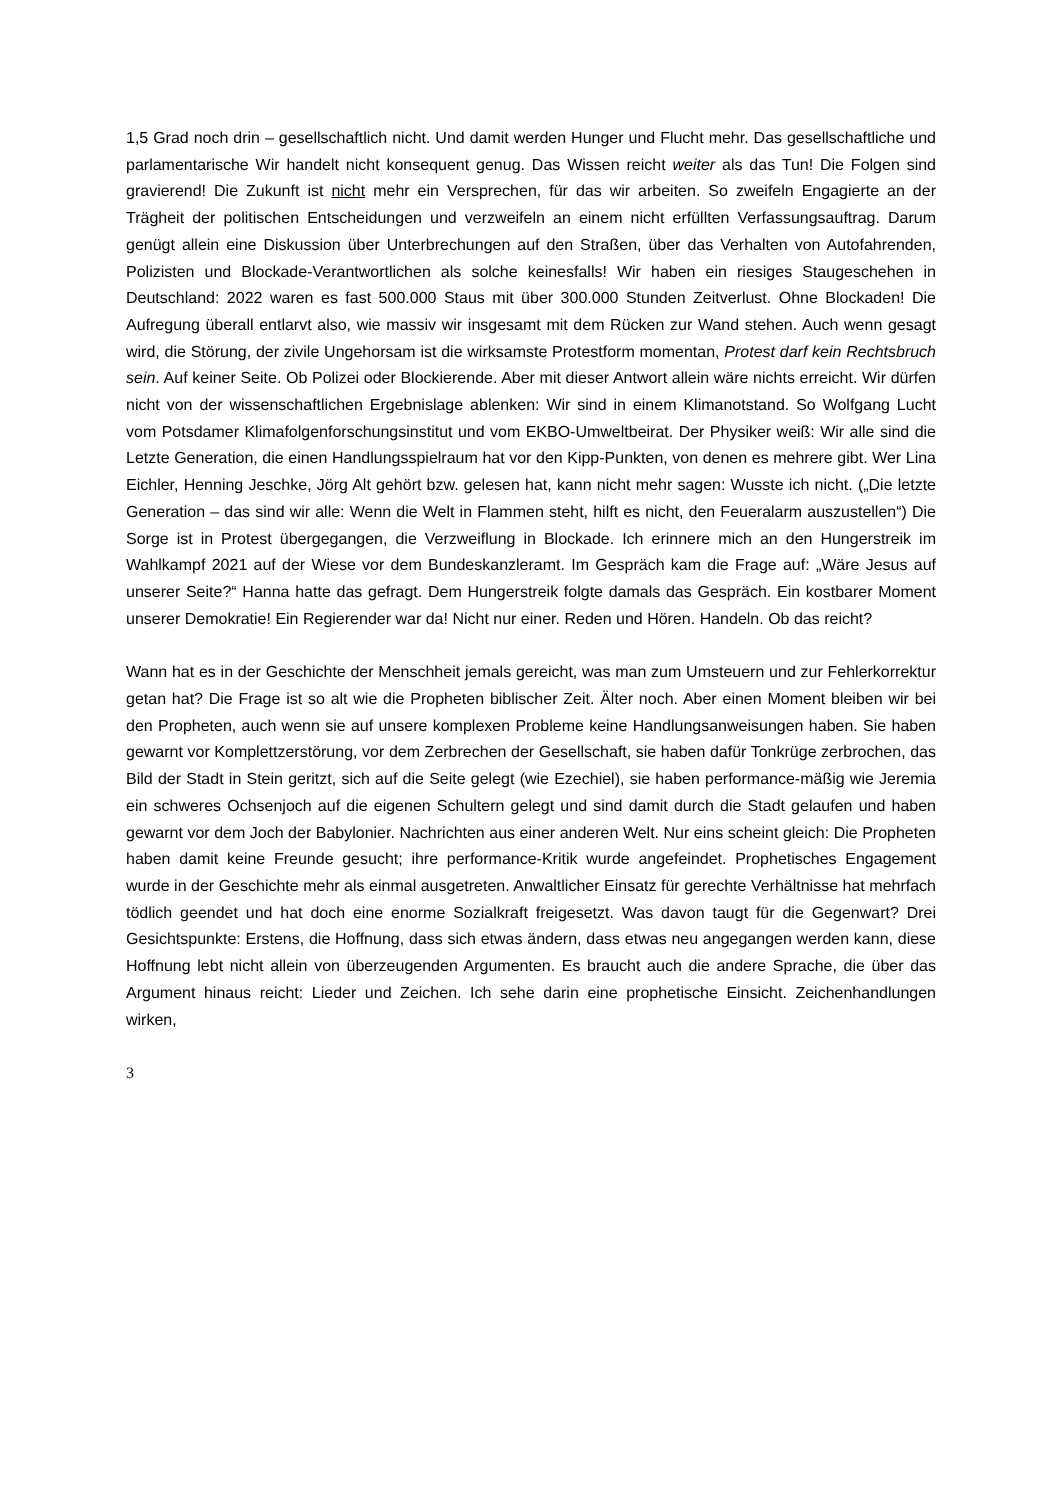1,5 Grad noch drin – gesellschaftlich nicht. Und damit werden Hunger und Flucht mehr. Das gesellschaftliche und parlamentarische Wir handelt nicht konsequent genug. Das Wissen reicht weiter als das Tun! Die Folgen sind gravierend! Die Zukunft ist nicht mehr ein Versprechen, für das wir arbeiten. So zweifeln Engagierte an der Trägheit der politischen Entscheidungen und verzweifeln an einem nicht erfüllten Verfassungsauftrag. Darum genügt allein eine Diskussion über Unterbrechungen auf den Straßen, über das Verhalten von Autofahrenden, Polizisten und Blockade-Verantwortlichen als solche keinesfalls! Wir haben ein riesiges Staugeschehen in Deutschland: 2022 waren es fast 500.000 Staus mit über 300.000 Stunden Zeitverlust. Ohne Blockaden! Die Aufregung überall entlarvt also, wie massiv wir insgesamt mit dem Rücken zur Wand stehen. Auch wenn gesagt wird, die Störung, der zivile Ungehorsam ist die wirksamste Protestform momentan, Protest darf kein Rechtsbruch sein. Auf keiner Seite. Ob Polizei oder Blockierende. Aber mit dieser Antwort allein wäre nichts erreicht. Wir dürfen nicht von der wissenschaftlichen Ergebnislage ablenken: Wir sind in einem Klimanotstand. So Wolfgang Lucht vom Potsdamer Klimafolgenforschungsinstitut und vom EKBO-Umweltbeirat. Der Physiker weiß: Wir alle sind die Letzte Generation, die einen Handlungsspielraum hat vor den Kipp-Punkten, von denen es mehrere gibt. Wer Lina Eichler, Henning Jeschke, Jörg Alt gehört bzw. gelesen hat, kann nicht mehr sagen: Wusste ich nicht. („Die letzte Generation – das sind wir alle: Wenn die Welt in Flammen steht, hilft es nicht, den Feueralarm auszustellen“) Die Sorge ist in Protest übergegangen, die Verzweiflung in Blockade. Ich erinnere mich an den Hungerstreik im Wahlkampf 2021 auf der Wiese vor dem Bundeskanzleramt. Im Gespräch kam die Frage auf: „Wäre Jesus auf unserer Seite?“ Hanna hatte das gefragt. Dem Hungerstreik folgte damals das Gespräch. Ein kostbarer Moment unserer Demokratie! Ein Regierender war da! Nicht nur einer. Reden und Hören. Handeln. Ob das reicht?
Wann hat es in der Geschichte der Menschheit jemals gereicht, was man zum Umsteuern und zur Fehlerkorrektur getan hat? Die Frage ist so alt wie die Propheten biblischer Zeit. Älter noch. Aber einen Moment bleiben wir bei den Propheten, auch wenn sie auf unsere komplexen Probleme keine Handlungsanweisungen haben. Sie haben gewarnt vor Komplettzerstörung, vor dem Zerbrechen der Gesellschaft, sie haben dafür Tonkrüge zerbrochen, das Bild der Stadt in Stein geritzt, sich auf die Seite gelegt (wie Ezechiel), sie haben performance-mäßig wie Jeremia ein schweres Ochsenjoch auf die eigenen Schultern gelegt und sind damit durch die Stadt gelaufen und haben gewarnt vor dem Joch der Babylonier. Nachrichten aus einer anderen Welt. Nur eins scheint gleich: Die Propheten haben damit keine Freunde gesucht; ihre performance-Kritik wurde angefeindet. Prophetisches Engagement wurde in der Geschichte mehr als einmal ausgetreten. Anwaltlicher Einsatz für gerechte Verhältnisse hat mehrfach tödlich geendet und hat doch eine enorme Sozialkraft freigesetzt. Was davon taugt für die Gegenwart? Drei Gesichtspunkte: Erstens, die Hoffnung, dass sich etwas ändern, dass etwas neu angegangen werden kann, diese Hoffnung lebt nicht allein von überzeugenden Argumenten. Es braucht auch die andere Sprache, die über das Argument hinaus reicht: Lieder und Zeichen. Ich sehe darin eine prophetische Einsicht. Zeichenhandlungen wirken,
3